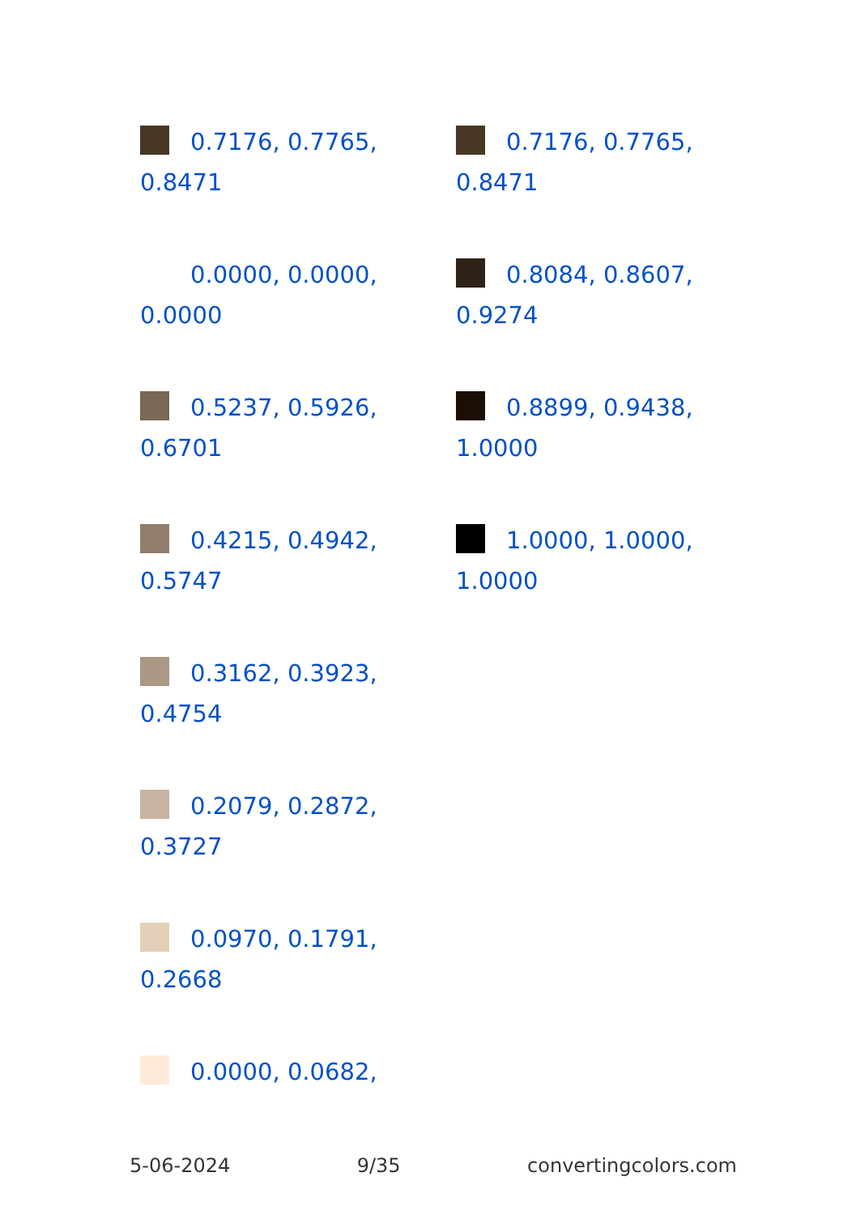0.7176, 0.7765,
0.8471
0.0000, 0.0000,
0.0000
0.5237, 0.5926,
0.6701
0.4215, 0.4942,
0.5747
0.3162, 0.3923,
0.4754
0.2079, 0.2872,
0.3727
0.0970, 0.1791,
0.2668
0.0000, 0.0682,
0.7176, 0.7765,
0.8471
0.8084, 0.8607,
0.9274
0.8899, 0.9438,
1.0000
1.0000, 1.0000,
1.0000
5-06-2024 9/35 convertingcolors.com